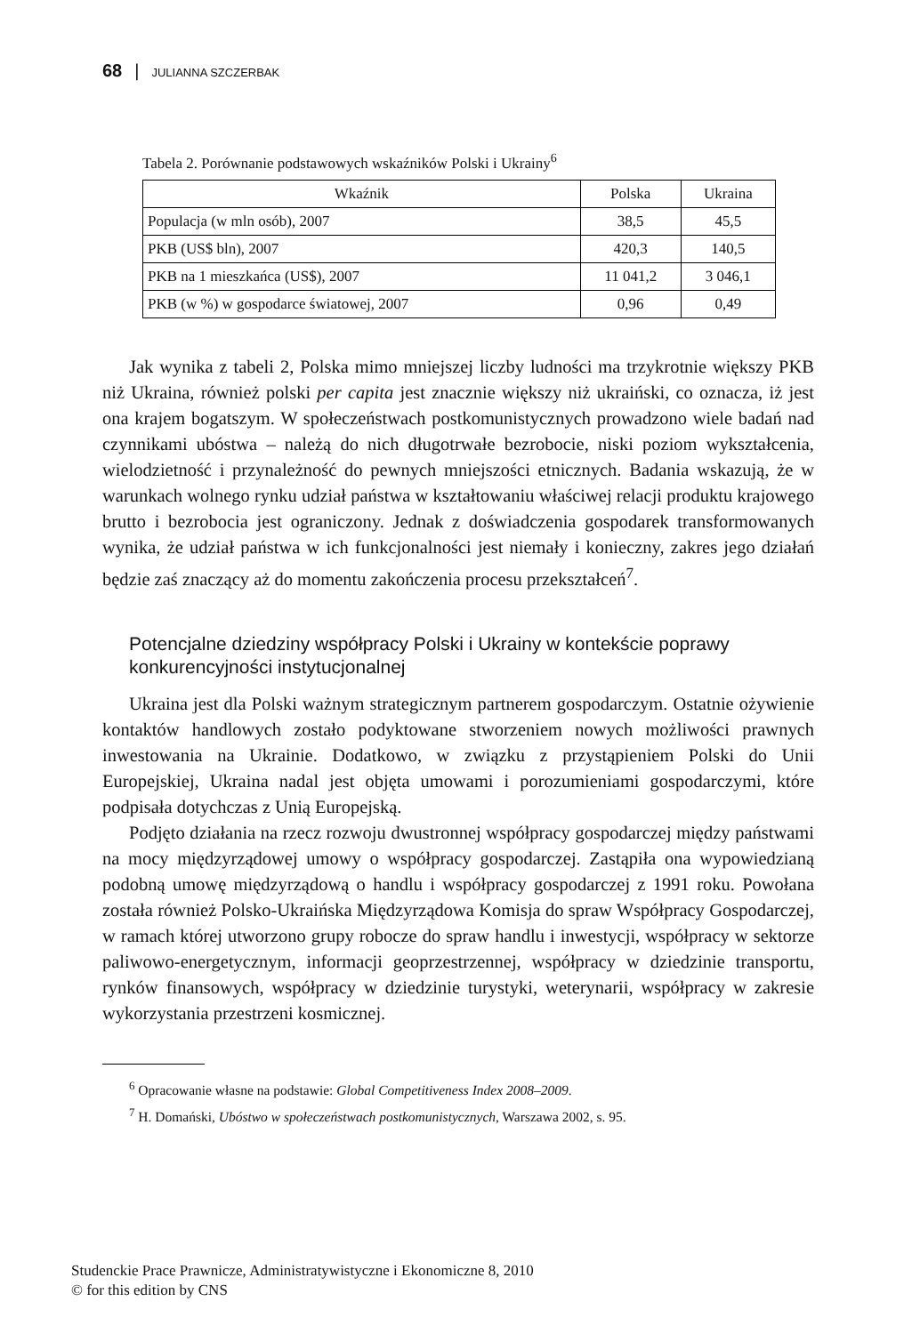68 | JULIANNA SZCZERBAK
Tabela 2. Porównanie podstawowych wskaźników Polski i Ukrainy<sup>6</sup>
| Wkaźnik | Polska | Ukraina |
| --- | --- | --- |
| Populacja (w mln osób), 2007 | 38,5 | 45,5 |
| PKB (US$ bln), 2007 | 420,3 | 140,5 |
| PKB na 1 mieszkańca (US$), 2007 | 11 041,2 | 3 046,1 |
| PKB (w %) w gospodarce światowej, 2007 | 0,96 | 0,49 |
Jak wynika z tabeli 2, Polska mimo mniejszej liczby ludności ma trzykrotnie większy PKB niż Ukraina, również polski per capita jest znacznie większy niż ukraiński, co oznacza, iż jest ona krajem bogatszym. W społeczeństwach postkomunistycznych prowadzono wiele badań nad czynnikami ubóstwa – należą do nich długotrwałe bezrobocie, niski poziom wykształcenia, wielodzietność i przynależność do pewnych mniejszości etnicznych. Badania wskazują, że w warunkach wolnego rynku udział państwa w kształtowaniu właściwej relacji produktu krajowego brutto i bezrobocia jest ograniczony. Jednak z doświadczenia gospodarek transformowanych wynika, że udział państwa w ich funkcjonalności jest niemały i konieczny, zakres jego działań będzie zaś znaczący aż do momentu zakończenia procesu przekształceń<sup>7</sup>.
Potencjalne dziedziny współpracy Polski i Ukrainy w kontekście poprawy konkurencyjności instytucjonalnej
Ukraina jest dla Polski ważnym strategicznym partnerem gospodarczym. Ostatnie ożywienie kontaktów handlowych zostało podyktowane stworzeniem nowych możliwości prawnych inwestowania na Ukrainie. Dodatkowo, w związku z przystąpieniem Polski do Unii Europejskiej, Ukraina nadal jest objęta umowami i porozumieniami gospodarczymi, które podpisała dotychczas z Unią Europejską.
Podjęto działania na rzecz rozwoju dwustronnej współpracy gospodarczej między państwami na mocy międzyrządowej umowy o współpracy gospodarczej. Zastąpiła ona wypowiedzianą podobną umowę międzyrządową o handlu i współpracy gospodarczej z 1991 roku. Powołana została również Polsko-Ukraińska Międzyrządowa Komisja do spraw Współpracy Gospodarczej, w ramach której utworzono grupy robocze do spraw handlu i inwestycji, współpracy w sektorze paliwowo-energetycznym, informacji geoprzestrzennej, współpracy w dziedzinie transportu, rynków finansowych, współpracy w dziedzinie turystyki, weterynarii, współpracy w zakresie wykorzystania przestrzeni kosmicznej.
<sup>6</sup> Opracowanie własne na podstawie: Global Competitiveness Index 2008–2009.
<sup>7</sup> H. Domański, Ubóstwo w społeczeństwach postkomunistycznych, Warszawa 2002, s. 95.
Studenckie Prace Prawnicze, Administratywistyczne i Ekonomiczne 8, 2010
© for this edition by CNS